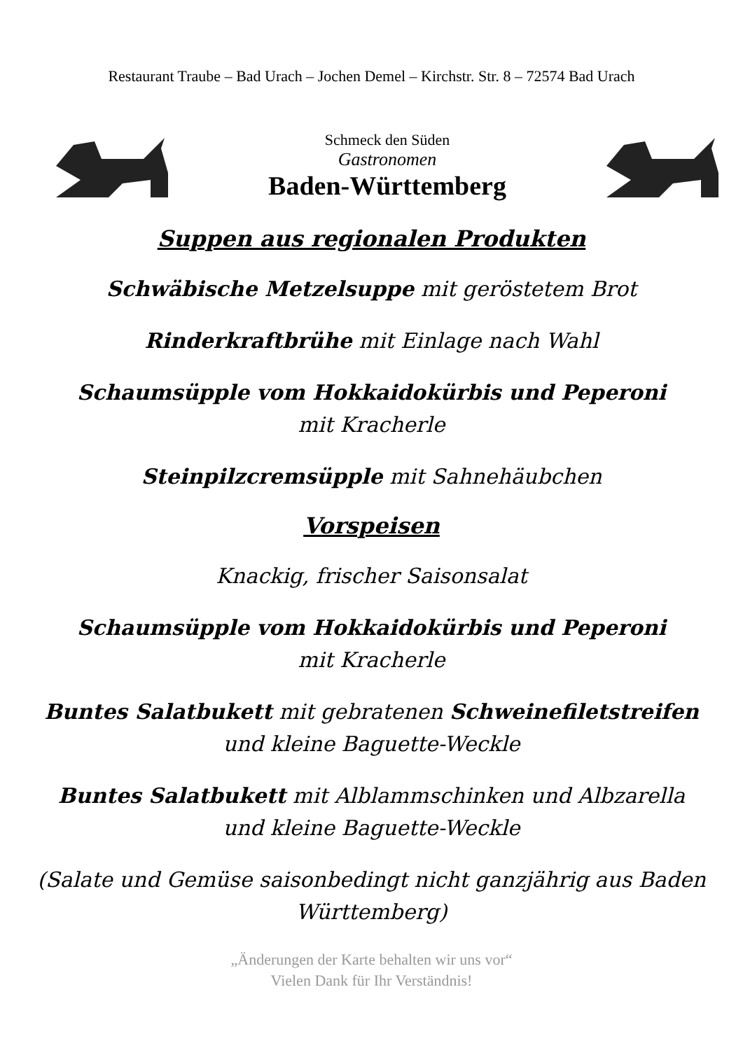Restaurant Traube – Bad Urach – Jochen Demel – Kirchstr. Str. 8 – 72574 Bad Urach
Schmeck den Süden
Gastronomen
Baden-Württemberg
Suppen aus regionalen Produkten
Schwäbische Metzelsuppe mit geröstetem Brot
Rinderkraftbrühe mit Einlage nach Wahl
Schaumsüpple vom Hokkaidokürbis und Peperoni
mit Kracherle
Steinpilzcremsüpple mit Sahnehäubchen
Vorspeisen
Knackig, frischer Saisonsalat
Schaumsüpple vom Hokkaidokürbis und Peperoni
mit Kracherle
Buntes Salatbukett mit gebratenen Schweinefiletstreifen
und kleine Baguette-Weckle
Buntes Salatbukett mit Alblammschinken und Albzarella
und kleine Baguette-Weckle
(Salate und Gemüse saisonbedingt nicht ganzjährig aus Baden
Württemberg)
„Änderungen der Karte behalten wir uns vor“
Vielen Dank für Ihr Verständnis!